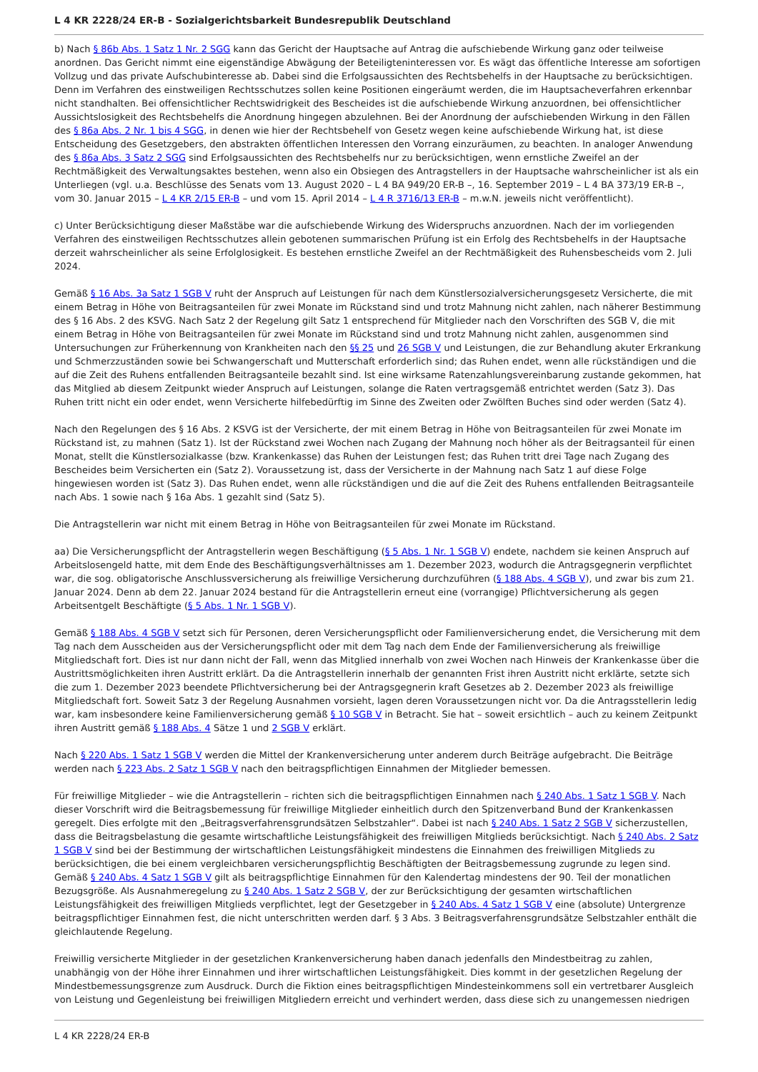L 4 KR 2228/24 ER-B - Sozialgerichtsbarkeit Bundesrepublik Deutschland
b) Nach § 86b Abs. 1 Satz 1 Nr. 2 SGG kann das Gericht der Hauptsache auf Antrag die aufschiebende Wirkung ganz oder teilweise anordnen. Das Gericht nimmt eine eigenständige Abwägung der Beteiligteninteressen vor. Es wägt das öffentliche Interesse am sofortigen Vollzug und das private Aufschubinteresse ab. Dabei sind die Erfolgsaussichten des Rechtsbehelfs in der Hauptsache zu berücksichtigen. Denn im Verfahren des einstweiligen Rechtsschutzes sollen keine Positionen eingeräumt werden, die im Hauptsacheverfahren erkennbar nicht standhalten. Bei offensichtlicher Rechtswidrigkeit des Bescheides ist die aufschiebende Wirkung anzuordnen, bei offensichtlicher Aussichtslosigkeit des Rechtsbehelfs die Anordnung hingegen abzulehnen. Bei der Anordnung der aufschiebenden Wirkung in den Fällen des § 86a Abs. 2 Nr. 1 bis 4 SGG, in denen wie hier der Rechtsbehelf von Gesetz wegen keine aufschiebende Wirkung hat, ist diese Entscheidung des Gesetzgebers, den abstrakten öffentlichen Interessen den Vorrang einzuräumen, zu beachten. In analoger Anwendung des § 86a Abs. 3 Satz 2 SGG sind Erfolgsaussichten des Rechtsbehelfs nur zu berücksichtigen, wenn ernstliche Zweifel an der Rechtmäßigkeit des Verwaltungsaktes bestehen, wenn also ein Obsiegen des Antragstellers in der Hauptsache wahrscheinlicher ist als ein Unterliegen (vgl. u.a. Beschlüsse des Senats vom 13. August 2020 – L 4 BA 949/20 ER-B –, 16. September 2019 – L 4 BA 373/19 ER-B –, vom 30. Januar 2015 – L 4 KR 2/15 ER-B – und vom 15. April 2014 – L 4 R 3716/13 ER-B – m.w.N. jeweils nicht veröffentlicht).
c) Unter Berücksichtigung dieser Maßstäbe war die aufschiebende Wirkung des Widerspruchs anzuordnen. Nach der im vorliegenden Verfahren des einstweiligen Rechtsschutzes allein gebotenen summarischen Prüfung ist ein Erfolg des Rechtsbehelfs in der Hauptsache derzeit wahrscheinlicher als seine Erfolglosigkeit. Es bestehen ernstliche Zweifel an der Rechtmäßigkeit des Ruhensbescheids vom 2. Juli 2024.
Gemäß § 16 Abs. 3a Satz 1 SGB V ruht der Anspruch auf Leistungen für nach dem Künstlersozialversicherungsgesetz Versicherte, die mit einem Betrag in Höhe von Beitragsanteilen für zwei Monate im Rückstand sind und trotz Mahnung nicht zahlen, nach näherer Bestimmung des § 16 Abs. 2 des KSVG. Nach Satz 2 der Regelung gilt Satz 1 entsprechend für Mitglieder nach den Vorschriften des SGB V, die mit einem Betrag in Höhe von Beitragsanteilen für zwei Monate im Rückstand sind und trotz Mahnung nicht zahlen, ausgenommen sind Untersuchungen zur Früherkennung von Krankheiten nach den §§ 25 und 26 SGB V und Leistungen, die zur Behandlung akuter Erkrankung und Schmerzzuständen sowie bei Schwangerschaft und Mutterschaft erforderlich sind; das Ruhen endet, wenn alle rückständigen und die auf die Zeit des Ruhens entfallenden Beitragsanteile bezahlt sind. Ist eine wirksame Ratenzahlungsvereinbarung zustande gekommen, hat das Mitglied ab diesem Zeitpunkt wieder Anspruch auf Leistungen, solange die Raten vertragsgemäß entrichtet werden (Satz 3). Das Ruhen tritt nicht ein oder endet, wenn Versicherte hilfebedürftig im Sinne des Zweiten oder Zwölften Buches sind oder werden (Satz 4).
Nach den Regelungen des § 16 Abs. 2 KSVG ist der Versicherte, der mit einem Betrag in Höhe von Beitragsanteilen für zwei Monate im Rückstand ist, zu mahnen (Satz 1). Ist der Rückstand zwei Wochen nach Zugang der Mahnung noch höher als der Beitragsanteil für einen Monat, stellt die Künstlersozialkasse (bzw. Krankenkasse) das Ruhen der Leistungen fest; das Ruhen tritt drei Tage nach Zugang des Bescheides beim Versicherten ein (Satz 2). Voraussetzung ist, dass der Versicherte in der Mahnung nach Satz 1 auf diese Folge hingewiesen worden ist (Satz 3). Das Ruhen endet, wenn alle rückständigen und die auf die Zeit des Ruhens entfallenden Beitragsanteile nach Abs. 1 sowie nach § 16a Abs. 1 gezahlt sind (Satz 5).
Die Antragstellerin war nicht mit einem Betrag in Höhe von Beitragsanteilen für zwei Monate im Rückstand.
aa) Die Versicherungspflicht der Antragstellerin wegen Beschäftigung (§ 5 Abs. 1 Nr. 1 SGB V) endete, nachdem sie keinen Anspruch auf Arbeitslosengeld hatte, mit dem Ende des Beschäftigungsverhältnisses am 1. Dezember 2023, wodurch die Antragsgegnerin verpflichtet war, die sog. obligatorische Anschlussversicherung als freiwillige Versicherung durchzuführen (§ 188 Abs. 4 SGB V), und zwar bis zum 21. Januar 2024. Denn ab dem 22. Januar 2024 bestand für die Antragstellerin erneut eine (vorrangige) Pflichtversicherung als gegen Arbeitsentgelt Beschäftigte (§ 5 Abs. 1 Nr. 1 SGB V).
Gemäß § 188 Abs. 4 SGB V setzt sich für Personen, deren Versicherungspflicht oder Familienversicherung endet, die Versicherung mit dem Tag nach dem Ausscheiden aus der Versicherungspflicht oder mit dem Tag nach dem Ende der Familienversicherung als freiwillige Mitgliedschaft fort. Dies ist nur dann nicht der Fall, wenn das Mitglied innerhalb von zwei Wochen nach Hinweis der Krankenkasse über die Austrittsmöglichkeiten ihren Austritt erklärt. Da die Antragstellerin innerhalb der genannten Frist ihren Austritt nicht erklärte, setzte sich die zum 1. Dezember 2023 beendete Pflichtversicherung bei der Antragsgegnerin kraft Gesetzes ab 2. Dezember 2023 als freiwillige Mitgliedschaft fort. Soweit Satz 3 der Regelung Ausnahmen vorsieht, lagen deren Voraussetzungen nicht vor. Da die Antragsstellerin ledig war, kam insbesondere keine Familienversicherung gemäß § 10 SGB V in Betracht. Sie hat – soweit ersichtlich – auch zu keinem Zeitpunkt ihren Austritt gemäß § 188 Abs. 4 Sätze 1 und 2 SGB V erklärt.
Nach § 220 Abs. 1 Satz 1 SGB V werden die Mittel der Krankenversicherung unter anderem durch Beiträge aufgebracht. Die Beiträge werden nach § 223 Abs. 2 Satz 1 SGB V nach den beitragspflichtigen Einnahmen der Mitglieder bemessen.
Für freiwillige Mitglieder – wie die Antragstellerin – richten sich die beitragspflichtigen Einnahmen nach § 240 Abs. 1 Satz 1 SGB V. Nach dieser Vorschrift wird die Beitragsbemessung für freiwillige Mitglieder einheitlich durch den Spitzenverband Bund der Krankenkassen geregelt. Dies erfolgte mit den „Beitragsverfahrensgrundsätzen Selbstzahler“. Dabei ist nach § 240 Abs. 1 Satz 2 SGB V sicherzustellen, dass die Beitragsbelastung die gesamte wirtschaftliche Leistungsfähigkeit des freiwilligen Mitglieds berücksichtigt. Nach § 240 Abs. 2 Satz 1 SGB V sind bei der Bestimmung der wirtschaftlichen Leistungsfähigkeit mindestens die Einnahmen des freiwilligen Mitglieds zu berücksichtigen, die bei einem vergleichbaren versicherungspflichtig Beschäftigten der Beitragsbemessung zugrunde zu legen sind. Gemäß § 240 Abs. 4 Satz 1 SGB V gilt als beitragspflichtige Einnahmen für den Kalendertag mindestens der 90. Teil der monatlichen Bezugsgröße. Als Ausnahmeregelung zu § 240 Abs. 1 Satz 2 SGB V, der zur Berücksichtigung der gesamten wirtschaftlichen Leistungsfähigkeit des freiwilligen Mitglieds verpflichtet, legt der Gesetzgeber in § 240 Abs. 4 Satz 1 SGB V eine (absolute) Untergrenze beitragspflichtiger Einnahmen fest, die nicht unterschritten werden darf. § 3 Abs. 3 Beitragsverfahrensgrundsätze Selbstzahler enthält die gleichlautende Regelung.
Freiwillig versicherte Mitglieder in der gesetzlichen Krankenversicherung haben danach jedenfalls den Mindestbeitrag zu zahlen, unabhängig von der Höhe ihrer Einnahmen und ihrer wirtschaftlichen Leistungsfähigkeit. Dies kommt in der gesetzlichen Regelung der Mindestbemessungsgrenze zum Ausdruck. Durch die Fiktion eines beitragspflichtigen Mindesteinkommens soll ein vertretbarer Ausgleich von Leistung und Gegenleistung bei freiwilligen Mitgliedern erreicht und verhindert werden, dass diese sich zu unangemessen niedrigen
L 4 KR 2228/24 ER-B